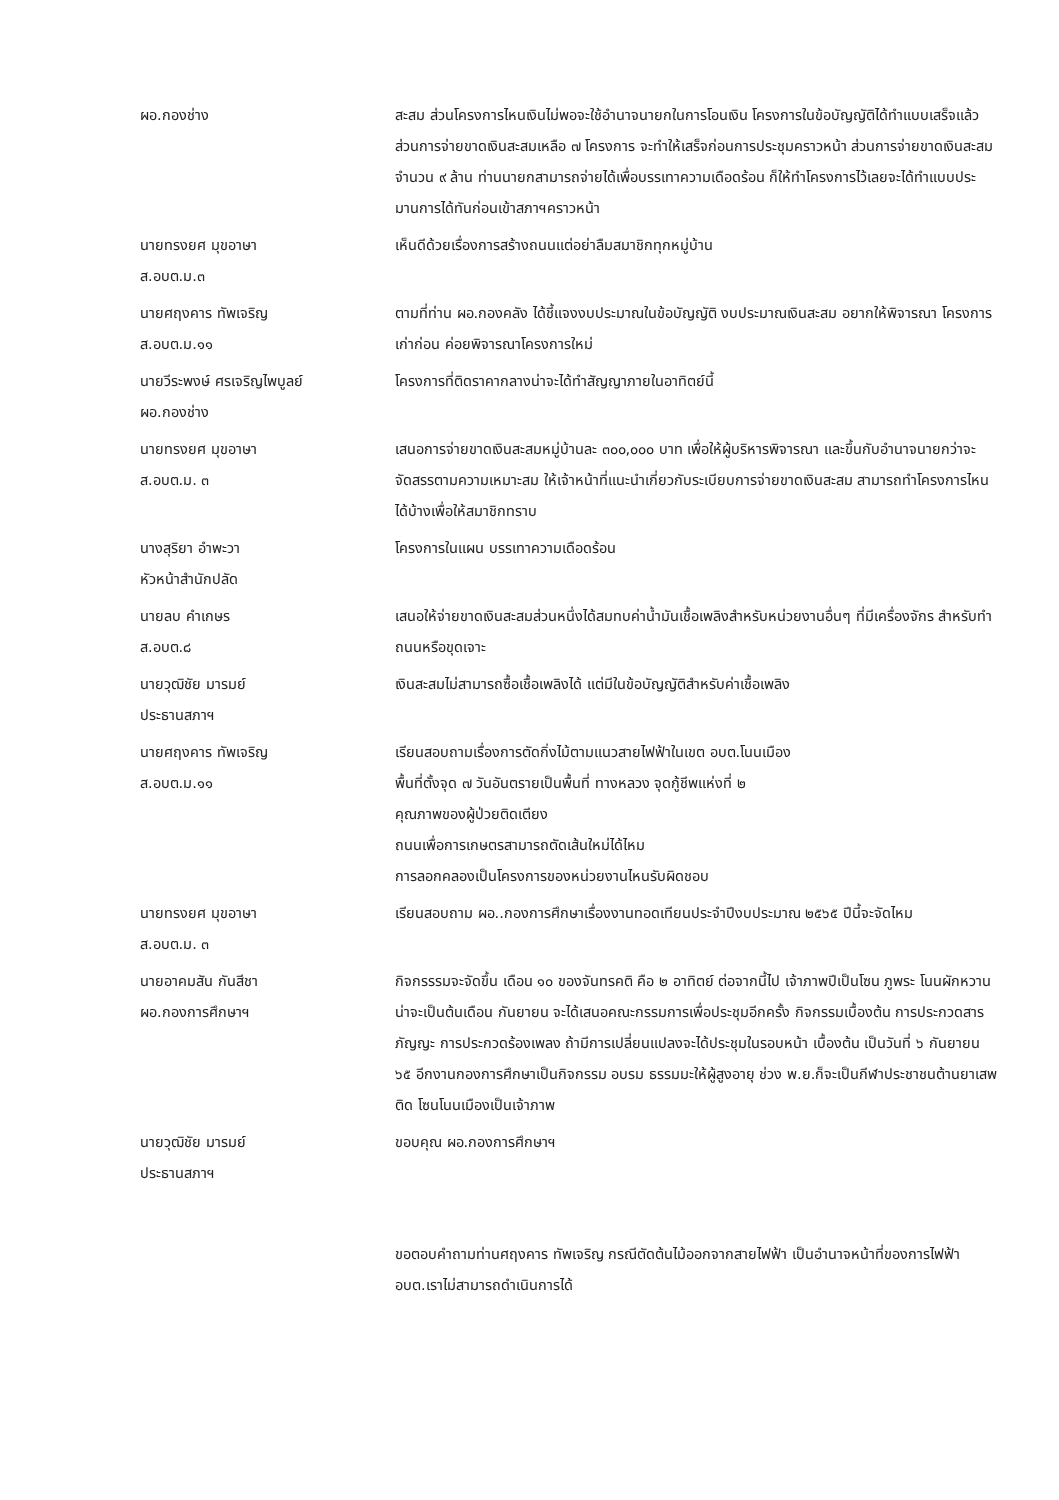ผอ.กองช่าง สะสม ส่วนโครงการไหนเงินไม่พอจะใช้อำนาจนายกในการโอนเงิน โครงการในข้อบัญญัติได้ทำแบบเสร็จแล้ว ส่วนการจ่ายขาดเงินสะสมเหลือ ๗ โครงการ จะทำให้เสร็จก่อนการประชุมคราวหน้า ส่วนการจ่ายขาดเงินสะสม จำนวน ๙ ล้าน ท่านนายกสามารถจ่ายได้เพื่อบรรเทาความเดือดร้อน ก็ให้ทำโครงการไว้เลยจะได้ทำแบบประมานการได้ทันก่อนเข้าสภาฯคราวหน้า
นายทรงยศ มุขอาษา
ส.อบต.ม.๓
เห็นดีด้วยเรื่องการสร้างถนนแต่อย่าลืมสมาชิกทุกหมู่บ้าน
นายศฤงคาร ทัพเจริญ
ส.อบต.ม.๑๑
ตามที่ท่าน ผอ.กองคลัง ได้ชี้แจงงบประมาณในข้อบัญญัติ งบประมาณเงินสะสม อยากให้พิจารณา โครงการเก่าก่อน ค่อยพิจารณาโครงการใหม่
นายวีระพงษ์ ศรเจริญไพบูลย์
ผอ.กองช่าง
โครงการที่ติดราคากลางน่าจะได้ทำสัญญาภายในอาทิตย์นี้
นายทรงยศ มุขอาษา
ส.อบต.ม. ๓
เสนอการจ่ายขาดเงินสะสมหมู่บ้านละ ๓๐๐,๐๐๐ บาท เพื่อให้ผู้บริหารพิจารณา และขึ้นกับอำนาจนายกว่าจะจัดสรรตามความเหมาะสม ให้เจ้าหน้าที่แนะนำเกี่ยวกับระเบียบการจ่ายขาดเงินสะสม สามารถทำโครงการไหนได้บ้างเพื่อให้สมาชิกทราบ
นางสุริยา อำพะวา
หัวหน้าสำนักปลัด
โครงการในแผน บรรเทาความเดือดร้อน
นายลบ คำเกษร
ส.อบต.๘
เสนอให้จ่ายขาดเงินสะสมส่วนหนึ่งได้สมทบค่าน้ำมันเชื้อเพลิงสำหรับหน่วยงานอื่นๆ ที่มีเครื่องจักร สำหรับทำถนนหรือขุดเจาะ
นายวุฒิชัย มารมย์
ประธานสภาฯ
เงินสะสมไม่สามารถซื้อเชื้อเพลิงได้ แต่มีในข้อบัญญัติสำหรับค่าเชื้อเพลิง
นายศฤงคาร ทัพเจริญ
ส.อบต.ม.๑๑
เรียนสอบถามเรื่องการตัดกิ่งไม้ตามแนวสายไฟฟ้าในเขต อบต.โนนเมือง
พื้นที่ตั้งจุด ๗ วันอันตรายเป็นพื้นที่ ทางหลวง จุดกู้ชีพแห่งที่ ๒
คุณภาพของผู้ป่วยติดเตียง
ถนนเพื่อการเกษตรสามารถตัดเส้นใหม่ได้ไหม
การลอกคลองเป็นโครงการของหน่วยงานไหนรับผิดชอบ
นายทรงยศ มุขอาษา
ส.อบต.ม. ๓
เรียนสอบถาม ผอ..กองการศึกษาเรื่องงานทอดเทียนประจำปีงบประมาณ ๒๕๖๕ ปีนี้จะจัดไหม
นายอาคมสัน กันสีชา
ผอ.กองการศึกษาฯ
กิจกรรรมจะจัดขึ้น เดือน ๑๐ ของจันทรคติ คือ ๒ อาทิตย์ ต่อจากนี้ไป เจ้าภาพปีเป็นโซน ภูพระ โนนผักหวาน น่าจะเป็นต้นเดือน กันยายน จะได้เสนอคณะกรรมการเพื่อประชุมอีกครั้ง กิจกรรมเบื้องต้น การประกวดสารภัญญะ การประกวดร้องเพลง ถ้ามีการเปลี่ยนแปลงจะได้ประชุมในรอบหน้า เบื้องต้น เป็นวันที่ ๖ กันยายน ๖๕ อีกงานกองการศึกษาเป็นกิจกรรม อบรม ธรรมมะให้ผู้สูงอายุ ช่วง พ.ย.ก็จะเป็นกีฬาประชาชนต้านยาเสพติด โซนโนนเมืองเป็นเจ้าภาพ
นายวุฒิชัย มารมย์
ประธานสภาฯ
ขอบคุณ ผอ.กองการศึกษาฯ
ขอตอบคำถามท่านศฤงคาร ทัพเจริญ กรณีตัดต้นไม้ออกจากสายไฟฟ้า เป็นอำนาจหน้าที่ของการไฟฟ้า อบต.เราไม่สามารถดำเนินการได้